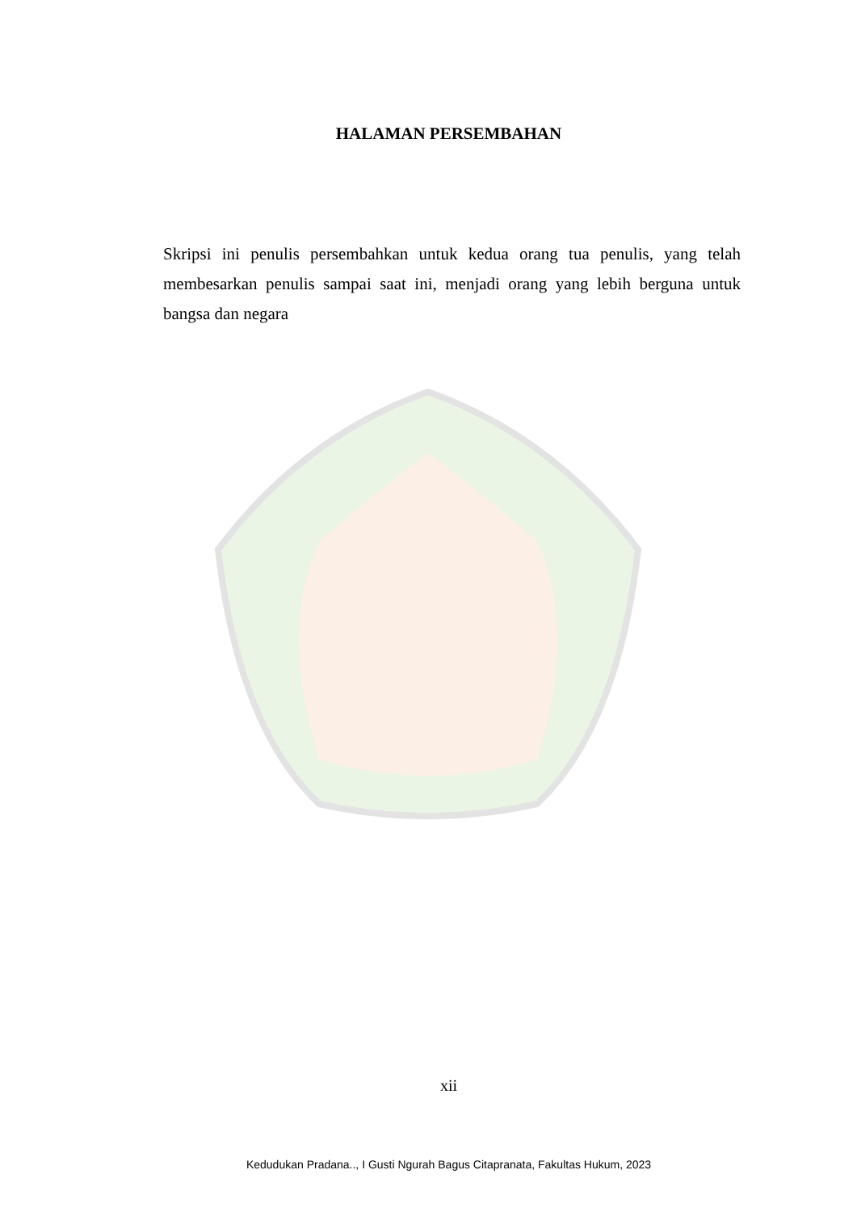HALAMAN PERSEMBAHAN
Skripsi ini penulis persembahkan untuk kedua orang tua penulis, yang telah membesarkan penulis sampai saat ini, menjadi orang yang lebih berguna untuk bangsa dan negara
xii
Kedudukan Pradana.., I Gusti Ngurah Bagus Citapranata, Fakultas Hukum, 2023